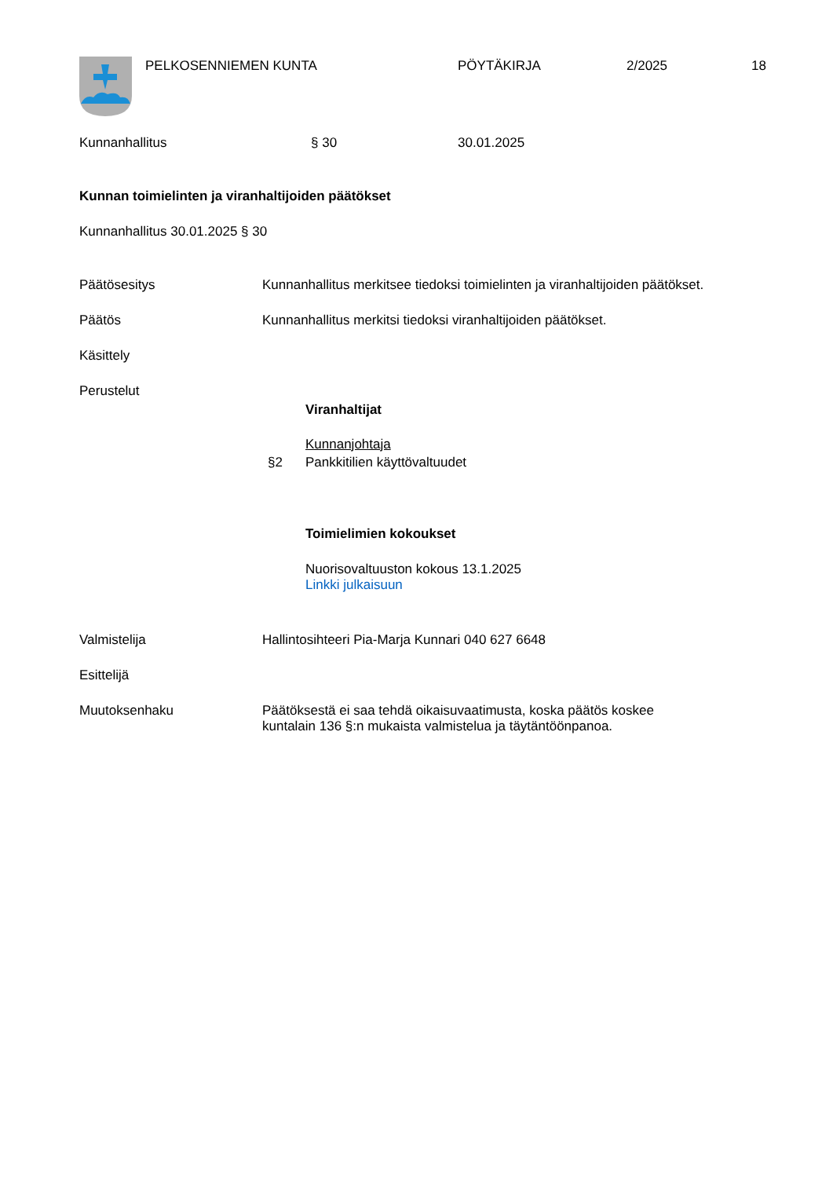PELKOSENNIEMEN KUNTA PÖYTÄKIRJA 2/2025 18
Kunnanhallitus § 30 30.01.2025
Kunnan toimielinten ja viranhaltijoiden päätökset
Kunnanhallitus 30.01.2025 § 30
Päätösesitys
Kunnanhallitus merkitsee tiedoksi toimielinten ja viranhaltijoiden päätökset.
Päätös
Kunnanhallitus merkitsi tiedoksi viranhaltijoiden päätökset.
Käsittely
Perustelut
Viranhaltijat
Kunnanjohtaja
§2 Pankkitilien käyttövaltuudet
Toimielimien kokoukset
Nuorisovaltuuston kokous 13.1.2025
Linkki julkaisuun
Valmistelija
Hallintosihteeri Pia-Marja Kunnari 040 627 6648
Esittelijä
Muutoksenhaku
Päätöksestä ei saa tehdä oikaisuvaatimusta, koska päätös koskee
kuntalain 136 §:n mukaista valmistelua ja täytäntöönpanoa.